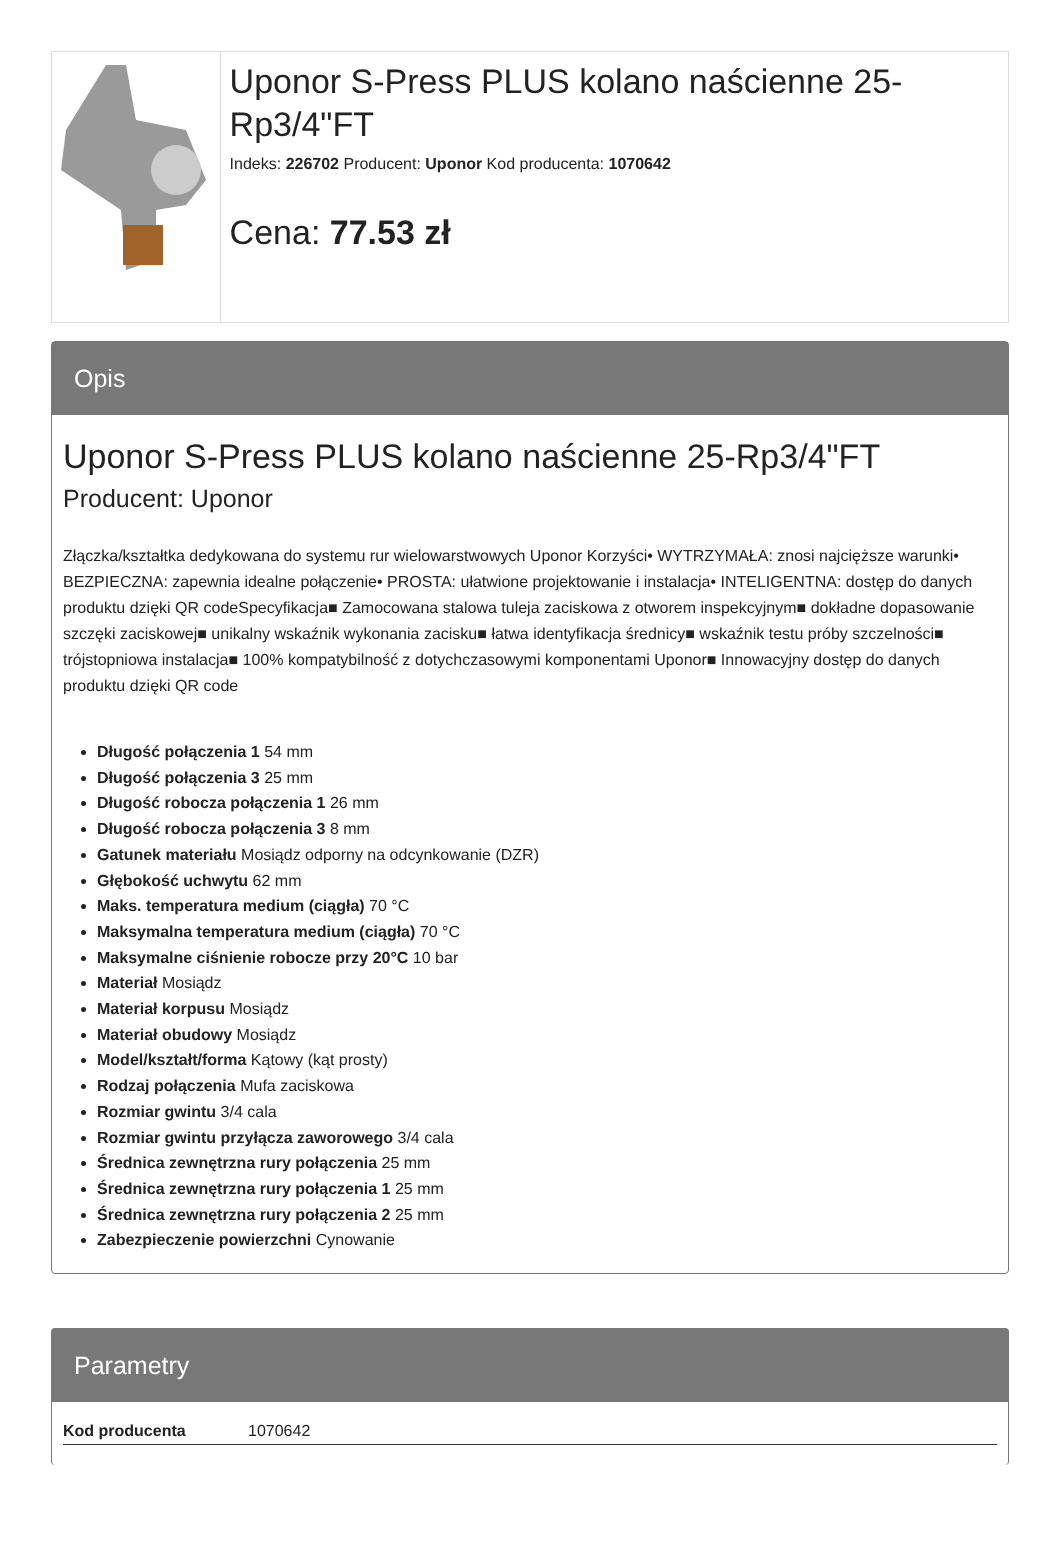Uponor S-Press PLUS kolano naścienne 25-Rp3/4"FT
Indeks: 226702 Producent: Uponor Kod producenta: 1070642
Cena: 77.53 zł
Opis
Uponor S-Press PLUS kolano naścienne 25-Rp3/4"FT
Producent: Uponor
Złączka/kształtka dedykowana do systemu rur wielowarstwowych Uponor Korzyści• WYTRZYMAŁA: znosi najcięższe warunki• BEZPIECZNA: zapewnia idealne połączenie• PROSTA: ułatwione projektowanie i instalacja• INTELIGENTNA: dostęp do danych produktu dzięki QR codeSpecyfikacja■ Zamocowana stalowa tuleja zaciskowa z otworem inspekcyjnym■ dokładne dopasowanie szczęki zaciskowej■ unikalny wskaźnik wykonania zacisku■ łatwa identyfikacja średnicy■ wskaźnik testu próby szczelności■ trójstopniowa instalacja■ 100% kompatybilność z dotychczasowymi komponentami Uponor■ Innowacyjny dostęp do danych produktu dzięki QR code
Długość połączenia 1 54 mm
Długość połączenia 3 25 mm
Długość robocza połączenia 1 26 mm
Długość robocza połączenia 3 8 mm
Gatunek materiału Mosiądz odporny na odcynkowanie (DZR)
Głębokość uchwytu 62 mm
Maks. temperatura medium (ciągła) 70 °C
Maksymalna temperatura medium (ciągła) 70 °C
Maksymalne ciśnienie robocze przy 20°C 10 bar
Materiał Mosiądz
Materiał korpusu Mosiądz
Materiał obudowy Mosiądz
Model/kształt/forma Kątowy (kąt prosty)
Rodzaj połączenia Mufa zaciskowa
Rozmiar gwintu 3/4 cala
Rozmiar gwintu przyłącza zaworowego 3/4 cala
Średnica zewnętrzna rury połączenia 25 mm
Średnica zewnętrzna rury połączenia 1 25 mm
Średnica zewnętrzna rury połączenia 2 25 mm
Zabezpieczenie powierzchni Cynowanie
Parametry
| Kod producenta | 1070642 |